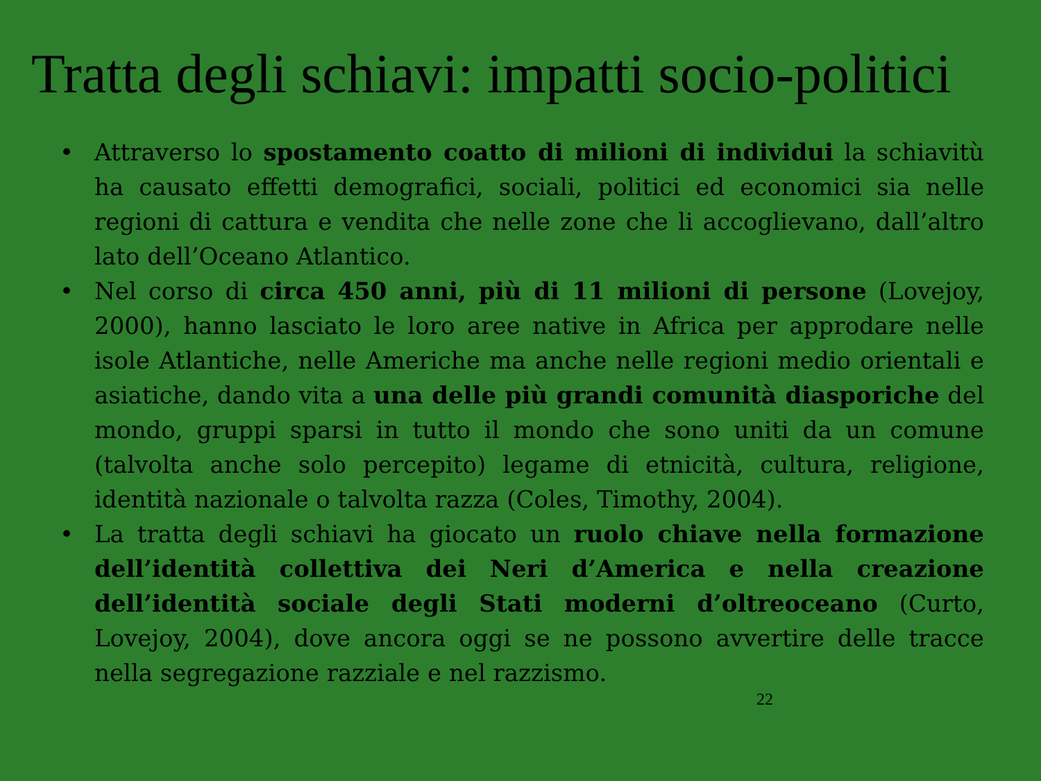Tratta degli schiavi: impatti socio-politici
• Attraverso lo spostamento coatto di milioni di individui la schiavitù ha causato effetti demografici, sociali, politici ed economici sia nelle regioni di cattura e vendita che nelle zone che li accoglievano, dall’altro lato dell’Oceano Atlantico.
• Nel corso di circa 450 anni, più di 11 milioni di persone (Lovejoy, 2000), hanno lasciato le loro aree native in Africa per approdare nelle isole Atlantiche, nelle Americhe ma anche nelle regioni medio orientali e asiatiche, dando vita a una delle più grandi comunità diasporiche del mondo, gruppi sparsi in tutto il mondo che sono uniti da un comune (talvolta anche solo percepito) legame di etnicità, cultura, religione, identità nazionale o talvolta razza (Coles, Timothy, 2004).
• La tratta degli schiavi ha giocato un ruolo chiave nella formazione dell’identità collettiva dei Neri d’America e nella creazione dell’identità sociale degli Stati moderni d’oltreoceano (Curto, Lovejoy, 2004), dove ancora oggi se ne possono avvertire delle tracce nella segregazione razziale e nel razzismo.
22